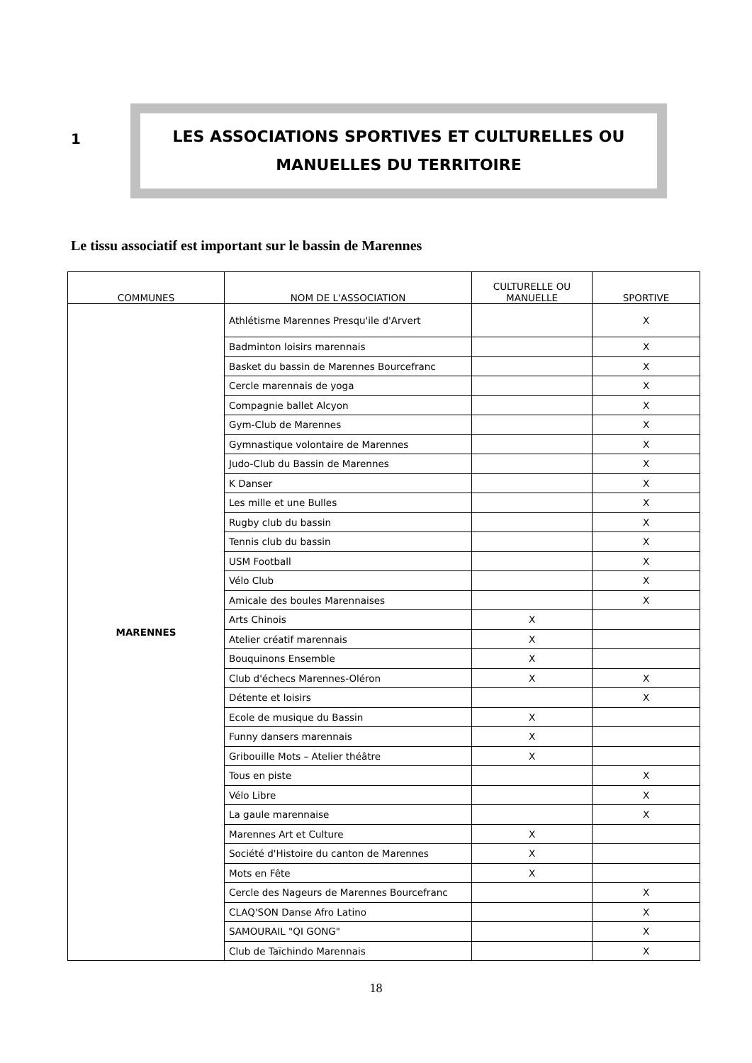1
LES ASSOCIATIONS SPORTIVES ET CULTURELLES OU
MANUELLES DU TERRITOIRE
Le tissu associatif est important sur le bassin de Marennes
| COMMUNES | NOM DE L'ASSOCIATION | CULTURELLE OU MANUELLE | SPORTIVE |
| --- | --- | --- | --- |
| MARENNES | Athlétisme Marennes Presqu'ile d'Arvert | | X |
| | Badminton loisirs marennais | | X |
| | Basket du bassin de Marennes Bourcefranc | | X |
| | Cercle marennais de yoga | | X |
| | Compagnie ballet Alcyon | | X |
| | Gym-Club de Marennes | | X |
| | Gymnastique volontaire de Marennes | | X |
| | Judo-Club du Bassin de Marennes | | X |
| | K Danser | | X |
| | Les mille et une Bulles | | X |
| | Rugby club du bassin | | X |
| | Tennis club du bassin | | X |
| | USM Football | | X |
| | Vélo Club | | X |
| | Amicale des boules Marennaises | | X |
| | Arts Chinois | X | |
| | Atelier créatif marennais | X | |
| | Bouquinons Ensemble | X | |
| | Club d'échecs Marennes-Oléron | X | X |
| | Détente et loisirs | | X |
| | Ecole de musique du Bassin | X | |
| | Funny dansers marennais | X | |
| | Gribouille Mots – Atelier théâtre | X | |
| | Tous en piste | | X |
| | Vélo Libre | | X |
| | La gaule marennaise | | X |
| | Marennes Art et Culture | X | |
| | Société d'Histoire du canton de Marennes | X | |
| | Mots en Fête | X | |
| | Cercle des Nageurs de Marennes Bourcefranc | | X |
| | CLAQ'SON Danse Afro Latino | | X |
| | SAMOURAIL "QI GONG" | | X |
| | Club de Taïchindo Marennais | | X |
18